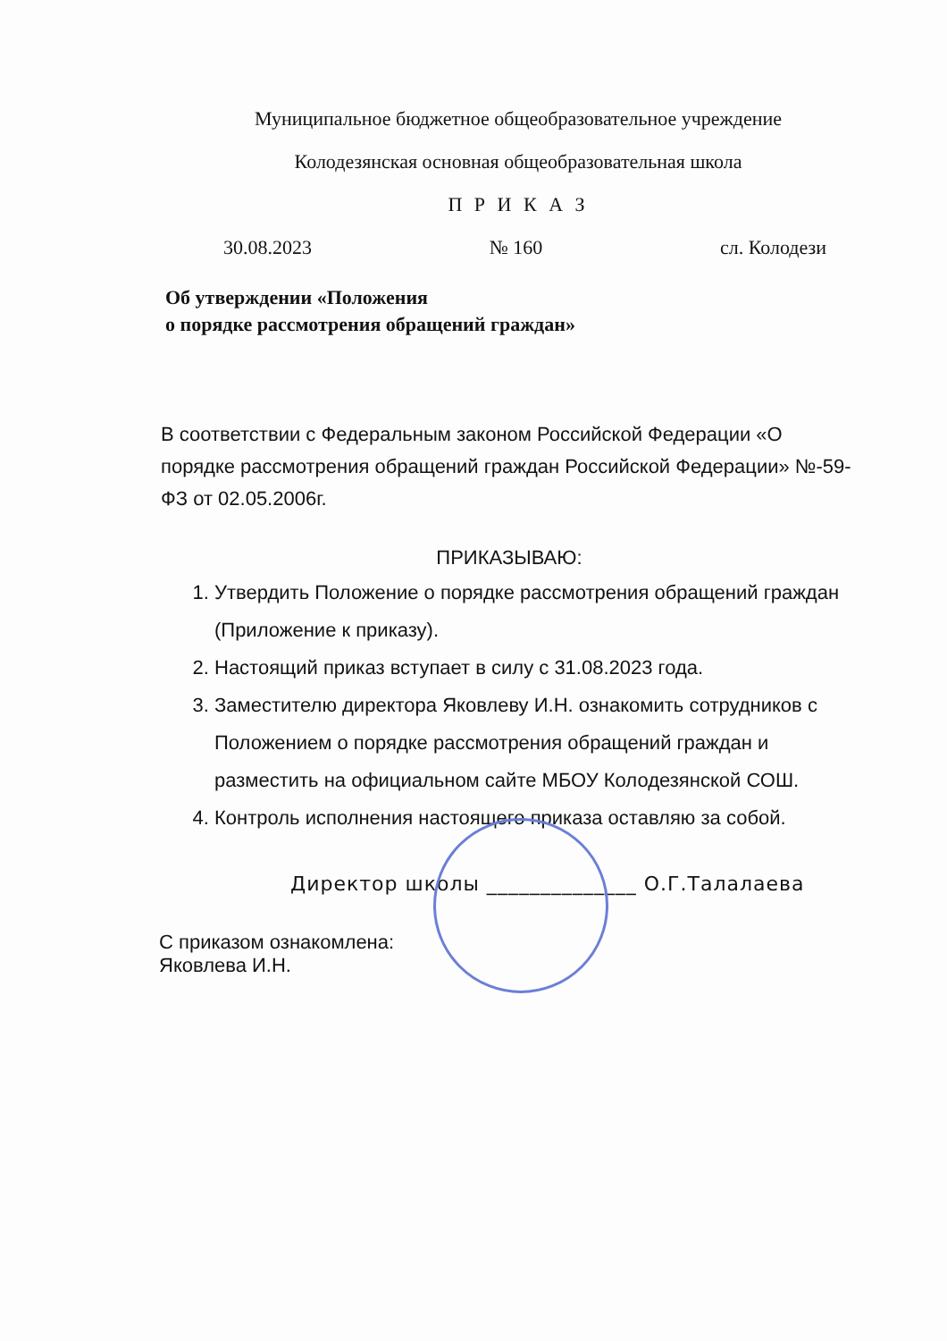Муниципальное бюджетное общеобразовательное учреждение
Колодезянская основная общеобразовательная школа
П Р И К А З
30.08.2023 № 160 сл. Колодези
Об утверждении «Положения
о порядке рассмотрения обращений граждан»
В соответствии с Федеральным законом Российской Федерации «О порядке рассмотрения обращений граждан Российской Федерации» №-59-ФЗ от 02.05.2006г.
ПРИКАЗЫВАЮ:
1. Утвердить Положение о порядке рассмотрения обращений граждан (Приложение к приказу).
2. Настоящий приказ вступает в силу с 31.08.2023 года.
3. Заместителю директора Яковлеву И.Н. ознакомить сотрудников с Положением о порядке рассмотрения обращений граждан и разместить на официальном сайте МБОУ Колодезянской СОШ.
4. Контроль исполнения настоящего приказа оставляю за собой.
Директор школы ______________ О.Г.Талалаева
С приказом ознакомлена:
Яковлева И.Н.